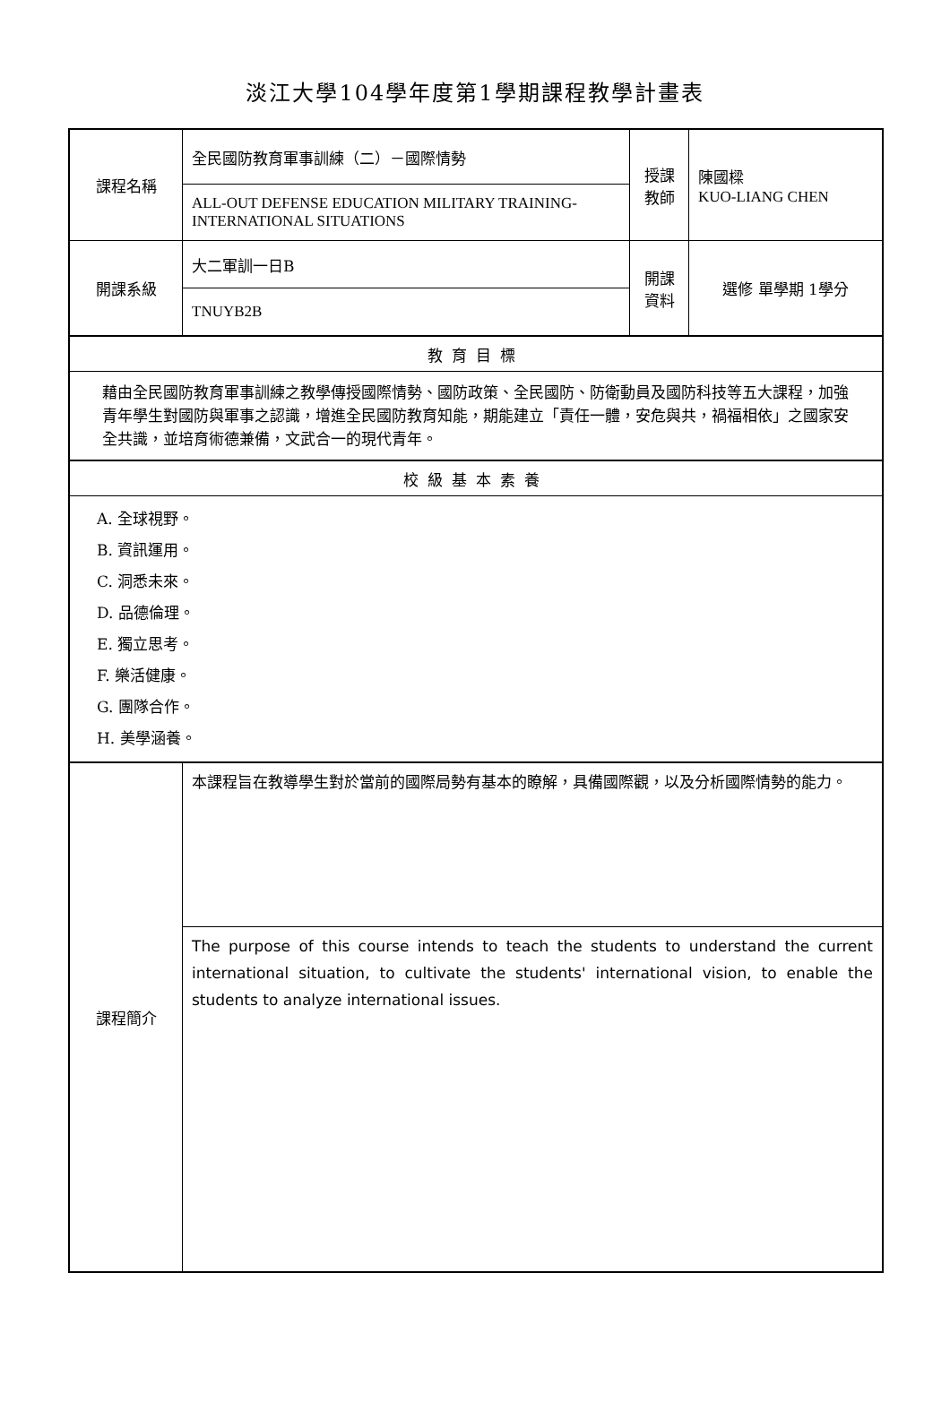淡江大學104學年度第1學期課程教學計畫表
| 課程名稱 | 全民國防教育軍事訓練（二）－國際情勢 | 授課 教師 | 陳國樑 KUO-LIANG CHEN |
| | ALL-OUT DEFENSE EDUCATION MILITARY TRAINING-INTERNATIONAL SITUATIONS | | |
| 開課系級 | 大二軍訓一日B | 開課 資料 | 選修 單學期 1學分 |
| | TNUYB2B | | |
| 教育目標 | | | |
| 藉由全民國防教育軍事訓練之教學傳授國際情勢、國防政策、全民國防、防衛動員及國防科技等五大課程，加強青年學生對國防與軍事之認識，增進全民國防教育知能，期能建立「責任一體，安危與共，禍福相依」之國家安全共識，並培育術德兼備，文武合一的現代青年。 | | | |
| 校級基本素養 | | | |
| A. 全球視野。 B. 資訊運用。 C. 洞悉未來。 D. 品德倫理。 E. 獨立思考。 F. 樂活健康。 G. 團隊合作。 H. 美學涵養。 | | | |
| 課程簡介 | 本課程旨在教導學生對於當前的國際局勢有基本的瞭解，具備國際觀，以及分析國際情勢的能力。 | | |
| | The purpose of this course intends to teach the students to understand the current international situation, to cultivate the students' international vision, to enable the students to analyze international issues. | | |